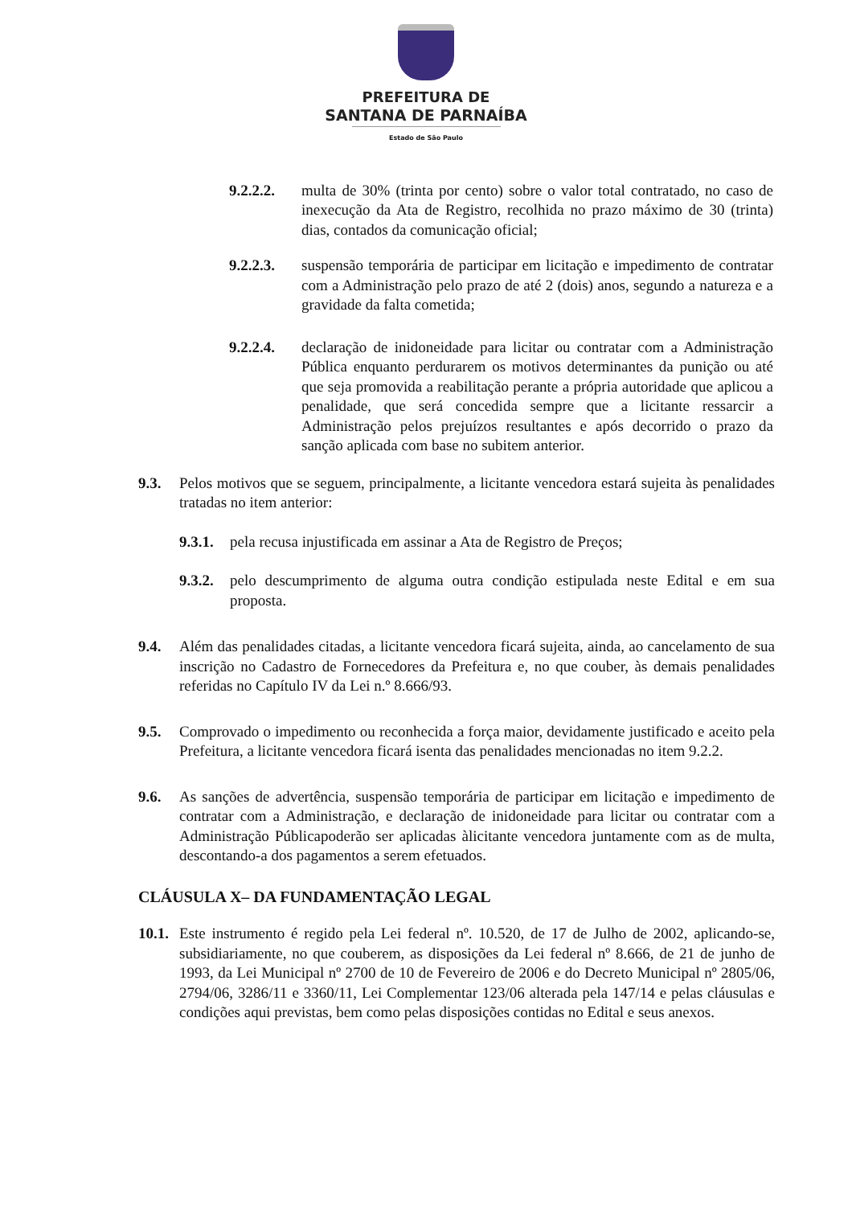PREFEITURA DE
SANTANA DE PARNAÍBA
Estado de São Paulo
9.2.2.2. multa de 30% (trinta por cento) sobre o valor total contratado, no caso de inexecução da Ata de Registro, recolhida no prazo máximo de 30 (trinta) dias, contados da comunicação oficial;
9.2.2.3. suspensão temporária de participar em licitação e impedimento de contratar com a Administração pelo prazo de até 2 (dois) anos, segundo a natureza e a gravidade da falta cometida;
9.2.2.4. declaração de inidoneidade para licitar ou contratar com a Administração Pública enquanto perdurarem os motivos determinantes da punição ou até que seja promovida a reabilitação perante a própria autoridade que aplicou a penalidade, que será concedida sempre que a licitante ressarcir a Administração pelos prejuízos resultantes e após decorrido o prazo da sanção aplicada com base no subitem anterior.
9.3. Pelos motivos que se seguem, principalmente, a licitante vencedora estará sujeita às penalidades tratadas no item anterior:
9.3.1. pela recusa injustificada em assinar a Ata de Registro de Preços;
9.3.2. pelo descumprimento de alguma outra condição estipulada neste Edital e em sua proposta.
9.4. Além das penalidades citadas, a licitante vencedora ficará sujeita, ainda, ao cancelamento de sua inscrição no Cadastro de Fornecedores da Prefeitura e, no que couber, às demais penalidades referidas no Capítulo IV da Lei n.º 8.666/93.
9.5. Comprovado o impedimento ou reconhecida a força maior, devidamente justificado e aceito pela Prefeitura, a licitante vencedora ficará isenta das penalidades mencionadas no item 9.2.2.
9.6. As sanções de advertência, suspensão temporária de participar em licitação e impedimento de contratar com a Administração, e declaração de inidoneidade para licitar ou contratar com a Administração Públicapoderão ser aplicadas àlicitante vencedora juntamente com as de multa, descontando-a dos pagamentos a serem efetuados.
CLÁUSULA X– DA FUNDAMENTAÇÃO LEGAL
10.1. Este instrumento é regido pela Lei federal nº. 10.520, de 17 de Julho de 2002, aplicando-se, subsidiariamente, no que couberem, as disposições da Lei federal nº 8.666, de 21 de junho de 1993, da Lei Municipal nº 2700 de 10 de Fevereiro de 2006 e do Decreto Municipal nº 2805/06, 2794/06, 3286/11 e 3360/11, Lei Complementar 123/06 alterada pela 147/14 e pelas cláusulas e condições aqui previstas, bem como pelas disposições contidas no Edital e seus anexos.